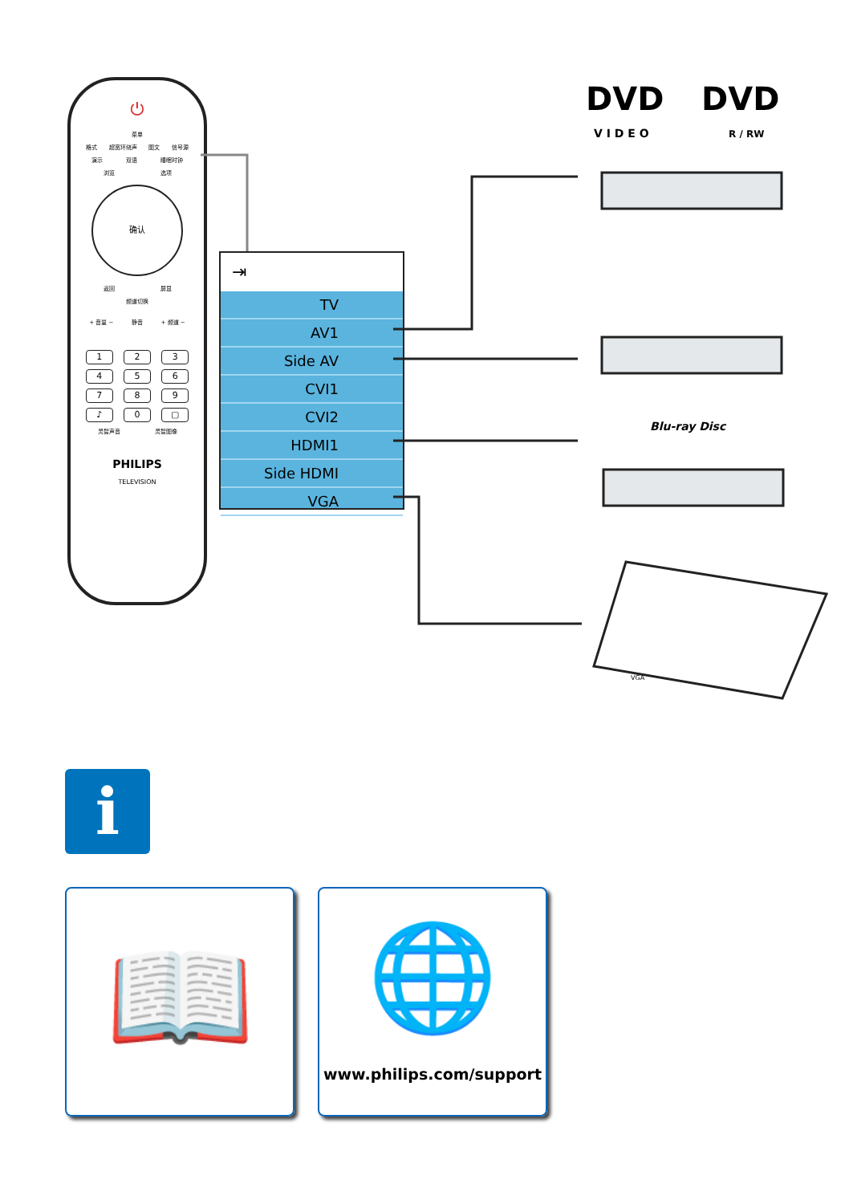⏻
菜单
格式 超宽环绕声 图文 信号源
演示 双语 睡眠时钟
浏览 选项
确认
返回 屏显
频道切换
+ 音量 − 静音 + 频道 −
1 2 3
4 5 6
7 8 9
♪ 0 ▢
灵智声音 灵智图像
PHILIPS
TELEVISION
⇥
TV
AV1
Side AV
CVI1
CVI2
HDMI1
Side HDMI
VGA
DVD
V I D E O
DVD
R / RW
Blu-ray Disc
VGA
i
📖
🌐
www.philips.com/support